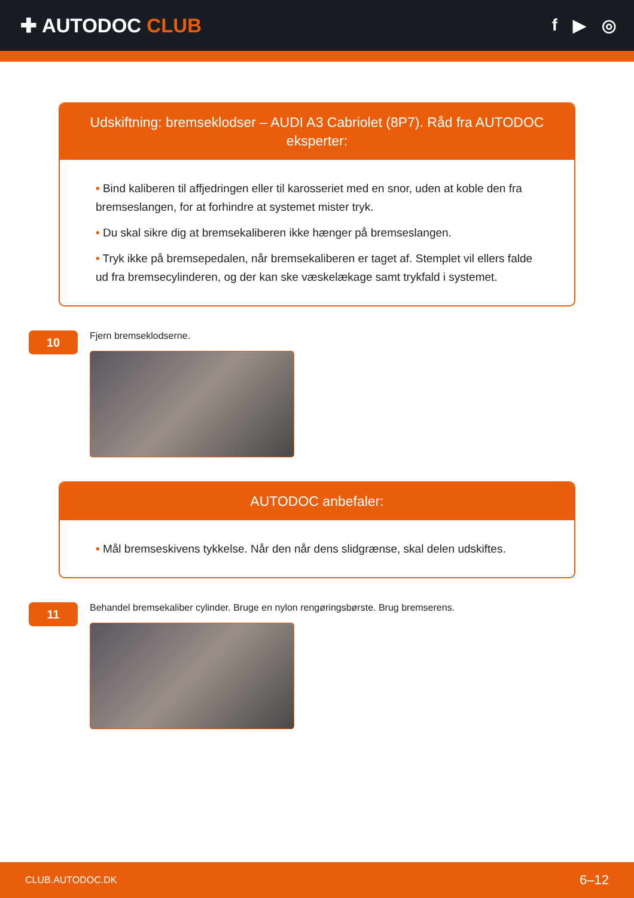✚ AUTODOC CLUB
f ▶ ◎
Udskiftning: bremseklodser – AUDI A3 Cabriolet (8P7). Råd fra AUTODOC eksperter:
• Bind kaliberen til affjedringen eller til karosseriet med en snor, uden at koble den fra bremseslangen, for at forhindre at systemet mister tryk.
• Du skal sikre dig at bremsekaliberen ikke hænger på bremseslangen.
• Tryk ikke på bremsepedalen, når bremsekaliberen er taget af. Stemplet vil ellers falde ud fra bremsecylinderen, og der kan ske væskelækage samt trykfald i systemet.
10
Fjern bremseklodserne.
AUTODOC anbefaler:
• Mål bremseskivens tykkelse. Når den når dens slidgrænse, skal delen udskiftes.
11
Behandel bremsekaliber cylinder. Bruge en nylon rengøringsbørste. Brug bremserens.
CLUB.AUTODOC.DK 6–12